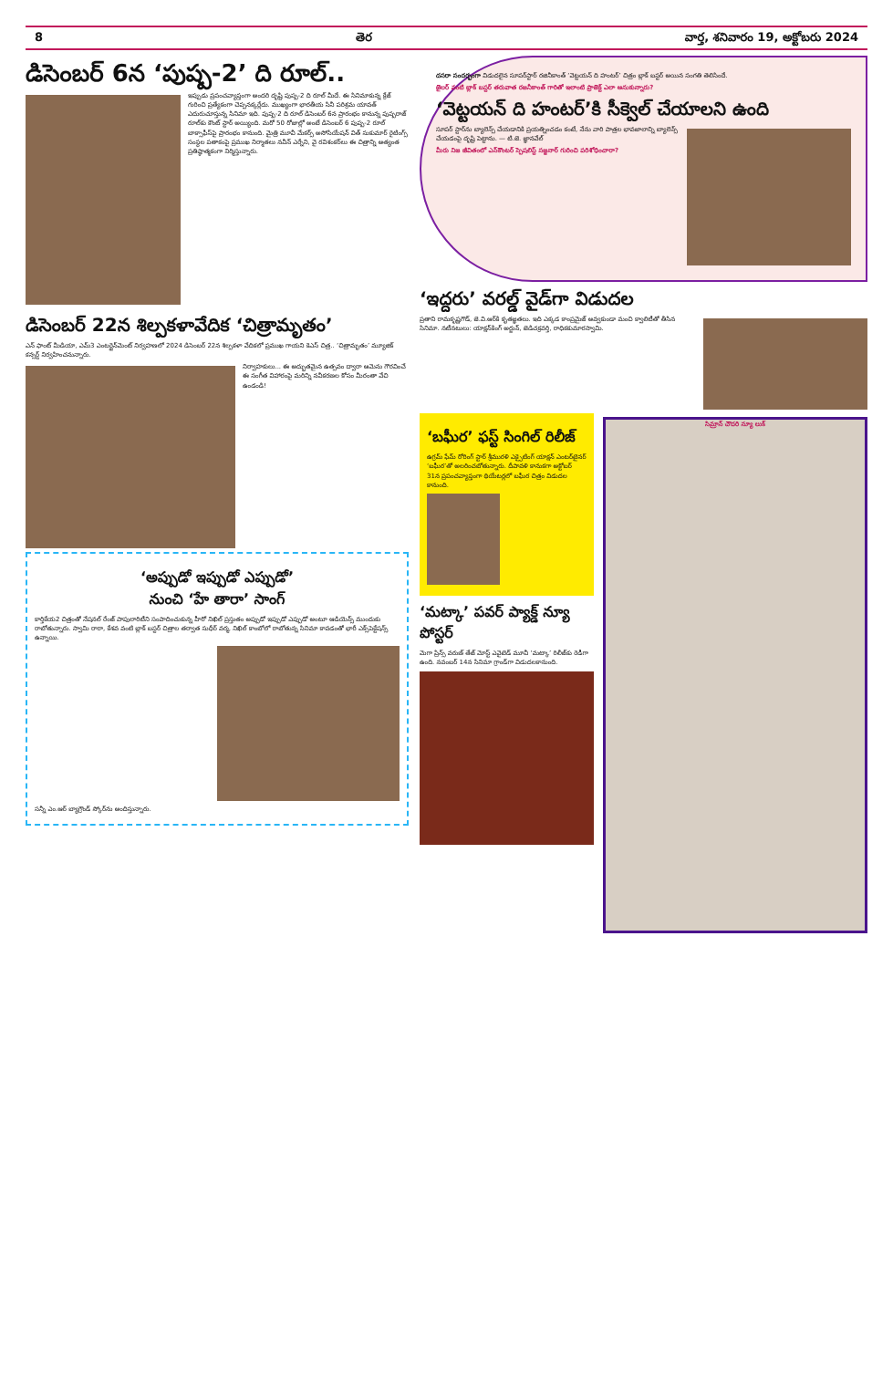8 తెర వార్త, శనివారం 19, అక్టోబరు 2024
డిసెంబర్ 6న ‘పుష్ప-2’ ది రూల్..
ఇప్పుడు ప్రపంచవ్యాప్తంగా అందరి దృష్టి పుష్ప-2 ది రూల్ మీదే. ఈ సినిమాకున్న క్రేజ్ గురించి ప్రత్యేకంగా చెప్పనక్కర్లేదు. ముఖ్యంగా భారతీయ సినీ పరిశ్రమ యావత్ ఎదురుచూస్తున్న సినిమా ఇది. పుష్ప-2 ది రూల్ డిసెంబర్ 6న ప్రారంభం కానున్న పుష్పరాజ్ రూల్‌కు కౌంట్ స్టార్ అయ్యింది. మరో 50 రోజుల్లో అంటే డిసెంబర్ 6 పుష్ప-2 రూల్ బాక్సాఫీస్‌పై ప్రారంభం కానుంది. మైత్రి మూవీ మేకర్స్ అసోసియేషన్ విత్ సుకుమార్ రైటింగ్స్ సంస్థల పతాకంపై ప్రముఖ నిర్మాతలు నవీన్ ఎర్నేని, వై రవిశంకర్‌లు ఈ చిత్రాన్ని అత్యంత ప్రతిష్ఠాత్మకంగా నిర్మిస్తున్నారు.
డిసెంబర్ 22న శిల్పకళావేదిక ‘చిత్రామృతం’
ఎన్ ఫాంట్ మీడియా, ఎమ్3 ఎంటర్టైన్‌మెంట్ నిర్వహణలో 2024 డిసెంబర్ 22న శిల్పకళా వేదికలో ప్రముఖ గాయని కెఎస్ చిత్ర.. ‘చిత్రామృతం’ మ్యూజిక్ కన్సర్ట్ నిర్వహించనున్నారు.
నిర్వాహకులు... ఈ అద్భుతమైన ఉత్సవం ద్వారా ఆమెను గౌరవించే ఈ సంగీత విహారంపై మరిన్ని నవీకరణల కోసం మీరంతా వేచి ఉండండి!
‘అప్పుడో ఇప్పుడో ఎప్పుడో’
నుంచి ‘హే తారా’ సాంగ్
కార్తికేయ2 చిత్రంతో నేషనల్ రేంజ్ పాపులారిటీని సంపాదించుకున్న హీరో నిఖిల్ ప్రస్తుతం అప్పుడో ఇప్పుడో ఎప్పుడో అంటూ ఆడియెన్స్ ముందుకు రాబోతున్నారు. స్వామి రారా, కేశవ వంటి బ్లాక్ బస్టర్ చిత్రాల తర్వాత సుధీర్ వర్మ, నిఖిల్ కాంబోలో రాబోతున్న సినిమా కావడంతో భారీ ఎక్స్‌పెక్టేషన్స్ ఉన్నాయి.
సన్నీ ఎం.ఆర్ బ్యాగ్రౌండ్ స్కోర్‌ను అందిస్తున్నారు.
దసరా సందర్భంగా విడుదలైన సూపర్‌స్టార్ రజినీకాంత్ ‘వెట్టయన్ ది హంటర్’ చిత్రం బ్లాక్ బస్టర్ అయిన సంగతి తెలిసిందే.
జైలర్ వంటి బ్లాక్ బస్టర్ తరువాత రజనీకాంత్ గారితో ఇలాంటి ప్రాజెక్ట్ ఎలా అనుకున్నారు?
‘వెట్టయన్ ది హంటర్’కి సీక్వెల్ చేయాలని ఉంది
సూపర్ స్టార్‌ను బ్యాలెన్స్ చేయడానికి ప్రయత్నించడం కంటే, నేను వారి పాత్రల భావజాలాన్ని బ్యాలెన్స్ చేయడంపై దృష్టి పెట్టాను. — టి.జె. జ్ఞానవేల్
మీరు నిజ జీవితంలో ఎన్‌కౌంటర్ స్పెషలిస్ట్ సజ్జనార్ గురించి పరిశోధించారా?
‘ఇద్దరు’ వరల్డ్ వైడ్‌గా విడుదల
ప్రతాని రామకృష్ణగౌడ్, జె.వి.ఆర్‌కి కృతజ్ఞతలు. ఇది ఎక్కడ కాంప్రమైజ్ అవ్వకుండా మంచి క్వాలిటీతో తీసిన సినిమా. నటీనటులు: యాక్షన్‌కింగ్ అర్జున్, జెడిచక్రవర్తి, రాధికకుమారస్వామి.
‘బఘీర’ ఫస్ట్ సింగిల్ రిలీజ్
ఉగ్రమ్ ఫేమ్ రోరింగ్ స్టార్ శ్రీమురళి ఎక్సైటింగ్ యాక్షన్ ఎంటర్‌టైనర్ ‘బఘీర’తో అలరించబోతున్నారు. దీపావళి కానుకగా అక్టోబర్ 31న ప్రపంచవ్యాప్తంగా థియేటర్లలో బఘీర చిత్రం విడుదల కానుంది.
‘మట్కా’ పవర్ ప్యాక్డ్ న్యూ పోస్టర్
మెగా ప్రిన్స్ వరుణ్ తేజ్ మోస్ట్ ఎవైటెడ్ మూవీ ‘మట్కా’ రిలీజ్‌కు రెడీగా ఉంది. నవంబర్ 14న సినిమా గ్రాండ్‌గా విడుదలకానుంది.
సిమ్రాన్ చౌదరి న్యూ లుక్